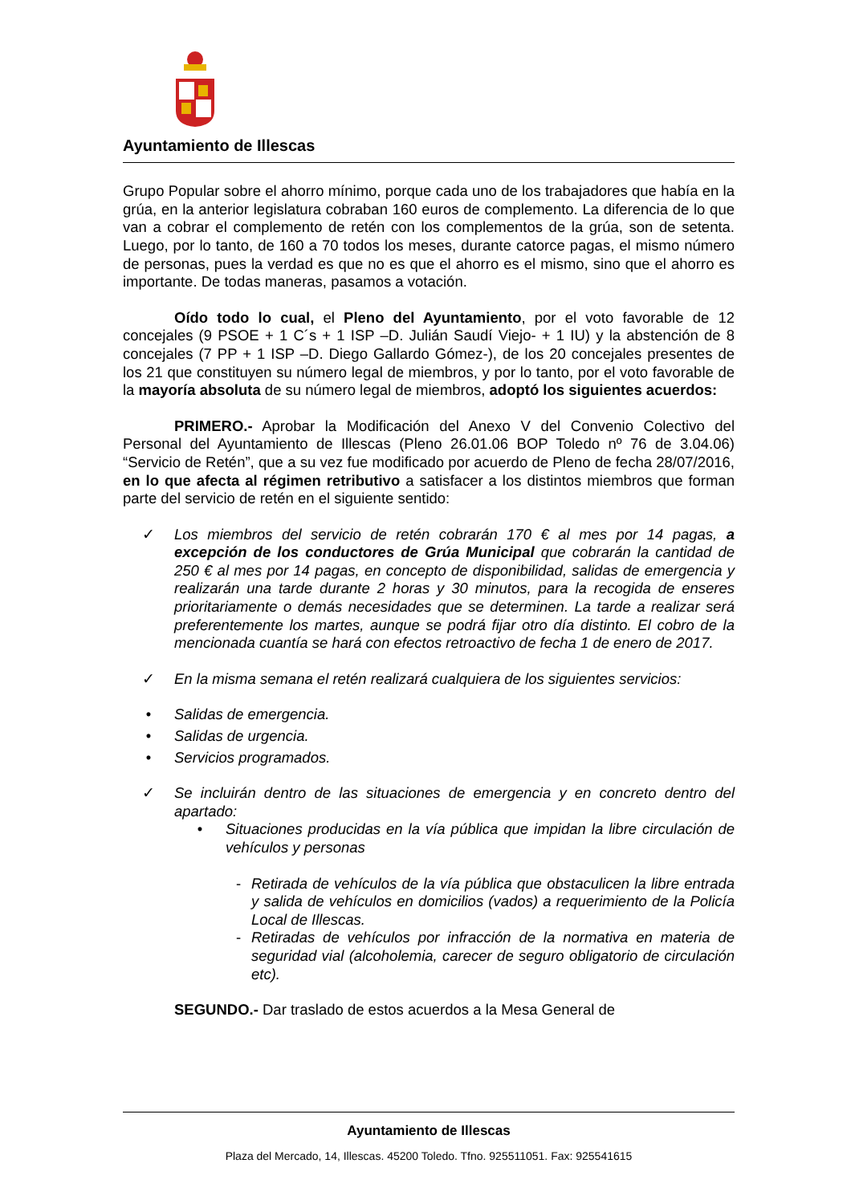Ayuntamiento de Illescas
Grupo Popular sobre el ahorro mínimo, porque cada uno de los trabajadores que había en la grúa, en la anterior legislatura cobraban 160 euros de complemento. La diferencia de lo que van a cobrar el complemento de retén con los complementos de la grúa, son de setenta. Luego, por lo tanto, de 160 a 70 todos los meses, durante catorce pagas, el mismo número de personas, pues la verdad es que no es que el ahorro es el mismo, sino que el ahorro es importante. De todas maneras, pasamos a votación.
Oído todo lo cual, el Pleno del Ayuntamiento, por el voto favorable de 12 concejales (9 PSOE + 1 C´s + 1 ISP –D. Julián Saudí Viejo- + 1 IU) y la abstención de 8 concejales (7 PP + 1 ISP –D. Diego Gallardo Gómez-), de los 20 concejales presentes de los 21 que constituyen su número legal de miembros, y por lo tanto, por el voto favorable de la mayoría absoluta de su número legal de miembros, adoptó los siguientes acuerdos:
PRIMERO.- Aprobar la Modificación del Anexo V del Convenio Colectivo del Personal del Ayuntamiento de Illescas (Pleno 26.01.06 BOP Toledo nº 76 de 3.04.06) “Servicio de Retén”, que a su vez fue modificado por acuerdo de Pleno de fecha 28/07/2016, en lo que afecta al régimen retributivo a satisfacer a los distintos miembros que forman parte del servicio de retén en el siguiente sentido:
✓ Los miembros del servicio de retén cobrarán 170 € al mes por 14 pagas, a excepción de los conductores de Grúa Municipal que cobrarán la cantidad de 250 € al mes por 14 pagas, en concepto de disponibilidad, salidas de emergencia y realizarán una tarde durante 2 horas y 30 minutos, para la recogida de enseres prioritariamente o demás necesidades que se determinen. La tarde a realizar será preferentemente los martes, aunque se podrá fijar otro día distinto. El cobro de la mencionada cuantía se hará con efectos retroactivo de fecha 1 de enero de 2017.
✓ En la misma semana el retén realizará cualquiera de los siguientes servicios:
• Salidas de emergencia.
• Salidas de urgencia.
• Servicios programados.
✓ Se incluirán dentro de las situaciones de emergencia y en concreto dentro del apartado:
• Situaciones producidas en la vía pública que impidan la libre circulación de vehículos y personas
- Retirada de vehículos de la vía pública que obstaculicen la libre entrada y salida de vehículos en domicilios (vados) a requerimiento de la Policía Local de Illescas.
- Retiradas de vehículos por infracción de la normativa en materia de seguridad vial (alcoholemia, carecer de seguro obligatorio de circulación etc).
SEGUNDO.- Dar traslado de estos acuerdos a la Mesa General de
Ayuntamiento de Illescas
Plaza del Mercado, 14, Illescas. 45200 Toledo. Tfno. 925511051. Fax: 925541615